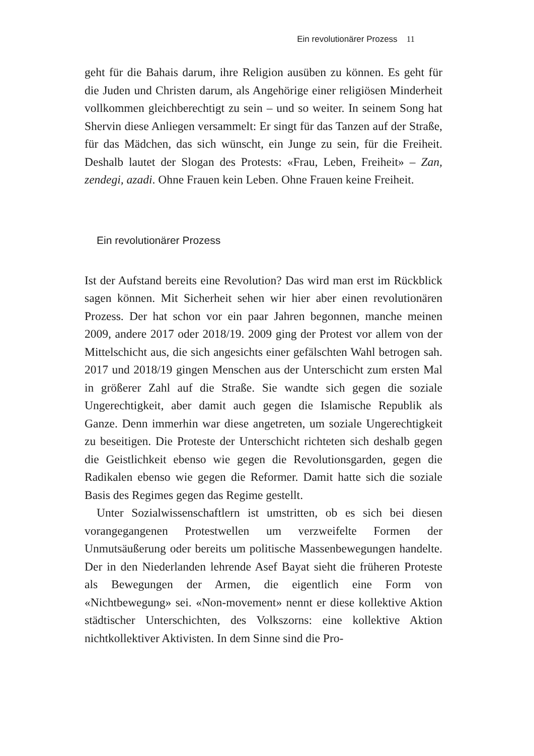Ein revolutionärer Prozess 11
geht für die Bahais darum, ihre Religion ausüben zu können. Es geht für die Juden und Christen darum, als Angehörige einer religiösen Minderheit vollkommen gleichberechtigt zu sein – und so weiter. In seinem Song hat Shervin diese Anliegen versammelt: Er singt für das Tanzen auf der Straße, für das Mädchen, das sich wünscht, ein Junge zu sein, für die Freiheit. Deshalb lautet der Slogan des Protests: «Frau, Leben, Freiheit» – Zan, zendegi, azadi. Ohne Frauen kein Leben. Ohne Frauen keine Freiheit.
Ein revolutionärer Prozess
Ist der Aufstand bereits eine Revolution? Das wird man erst im Rückblick sagen können. Mit Sicherheit sehen wir hier aber einen revolutionären Prozess. Der hat schon vor ein paar Jahren begonnen, manche meinen 2009, andere 2017 oder 2018/19. 2009 ging der Protest vor allem von der Mittelschicht aus, die sich angesichts einer gefälschten Wahl betrogen sah. 2017 und 2018/19 gingen Menschen aus der Unterschicht zum ersten Mal in größerer Zahl auf die Straße. Sie wandte sich gegen die soziale Ungerechtigkeit, aber damit auch gegen die Islamische Republik als Ganze. Denn immerhin war diese angetreten, um soziale Ungerechtigkeit zu beseitigen. Die Proteste der Unterschicht richteten sich deshalb gegen die Geistlichkeit ebenso wie gegen die Revolutionsgarden, gegen die Radikalen ebenso wie gegen die Reformer. Damit hatte sich die soziale Basis des Regimes gegen das Regime gestellt.
Unter Sozialwissenschaftlern ist umstritten, ob es sich bei diesen vorangegangenen Protestwellen um verzweifelte Formen der Unmutsäußerung oder bereits um politische Massenbewegungen handelte. Der in den Niederlanden lehrende Asef Bayat sieht die früheren Proteste als Bewegungen der Armen, die eigentlich eine Form von «Nichtbewegung» sei. «Non-movement» nennt er diese kollektive Aktion städtischer Unterschichten, des Volkszorns: eine kollektive Aktion nichtkollektiver Aktivisten. In dem Sinne sind die Pro-